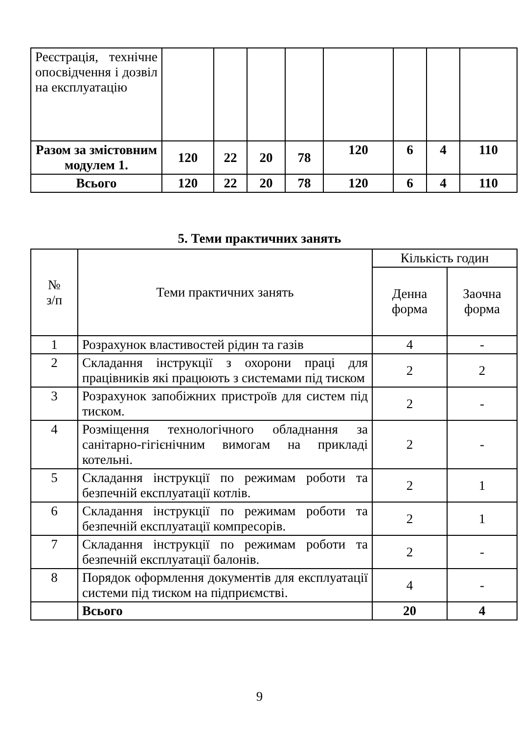| Реєстрація, технічне опосвідчення і дозвіл на експлуатацію | | | | | | | | |
| Разом за змістовним модулем 1. | 120 | 22 | 20 | 78 | 120 | 6 | 4 | 110 |
| Всього | 120 | 22 | 20 | 78 | 120 | 6 | 4 | 110 |
5. Теми практичних занять
| № з/п | Теми практичних занять | Кількість годин | |
| --- | --- | --- | --- |
| | | Денна форма | Заочна форма |
| 1 | Розрахунок властивостей рідин та газів | 4 | - |
| 2 | Складання інструкції з охорони праці для працівників які працюють з системами під тиском | 2 | 2 |
| 3 | Розрахунок запобіжних пристроїв для систем під тиском. | 2 | - |
| 4 | Розміщення технологічного обладнання за санітарно-гігієнічним вимогам на прикладі котельні. | 2 | - |
| 5 | Складання інструкції по режимам роботи та безпечній експлуатації котлів. | 2 | 1 |
| 6 | Складання інструкції по режимам роботи та безпечній експлуатації компресорів. | 2 | 1 |
| 7 | Складання інструкції по режимам роботи та безпечній експлуатації балонів. | 2 | - |
| 8 | Порядок оформлення документів для експлуатації системи під тиском на підприємстві. | 4 | - |
| | Всього | 20 | 4 |
9